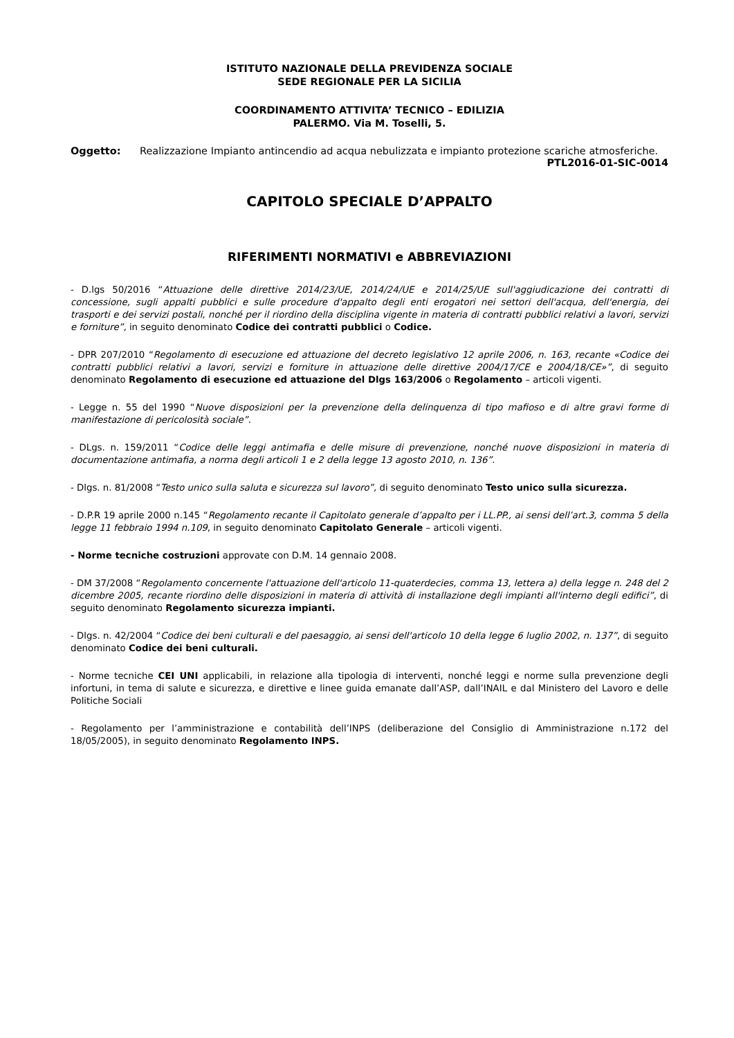ISTITUTO NAZIONALE DELLA PREVIDENZA SOCIALE
SEDE REGIONALE PER LA SICILIA
COORDINAMENTO ATTIVITA’ TECNICO – EDILIZIA
PALERMO. Via M. Toselli, 5.
Oggetto: Realizzazione Impianto antincendio ad acqua nebulizzata e impianto protezione scariche atmosferiche. PTL2016-01-SIC-0014
CAPITOLO SPECIALE D’APPALTO
RIFERIMENTI NORMATIVI e ABBREVIAZIONI
- D.lgs 50/2016 “Attuazione delle direttive 2014/23/UE, 2014/24/UE e 2014/25/UE sull'aggiudicazione dei contratti di concessione, sugli appalti pubblici e sulle procedure d'appalto degli enti erogatori nei settori dell'acqua, dell'energia, dei trasporti e dei servizi postali, nonché per il riordino della disciplina vigente in materia di contratti pubblici relativi a lavori, servizi e forniture”, in seguito denominato Codice dei contratti pubblici o Codice.
- DPR 207/2010 “Regolamento di esecuzione ed attuazione del decreto legislativo 12 aprile 2006, n. 163, recante «Codice dei contratti pubblici relativi a lavori, servizi e forniture in attuazione delle direttive 2004/17/CE e 2004/18/CE»”, di seguito denominato Regolamento di esecuzione ed attuazione del Dlgs 163/2006 o Regolamento – articoli vigenti.
- Legge n. 55 del 1990 “Nuove disposizioni per la prevenzione della delinquenza di tipo mafioso e di altre gravi forme di manifestazione di pericolosità sociale”.
- DLgs. n. 159/2011 “Codice delle leggi antimafia e delle misure di prevenzione, nonché nuove disposizioni in materia di documentazione antimafia, a norma degli articoli 1 e 2 della legge 13 agosto 2010, n. 136”.
- Dlgs. n. 81/2008 “Testo unico sulla saluta e sicurezza sul lavoro”, di seguito denominato Testo unico sulla sicurezza.
- D.P.R 19 aprile 2000 n.145 “Regolamento recante il Capitolato generale d’appalto per i LL.PP., ai sensi dell’art.3, comma 5 della legge 11 febbraio 1994 n.109, in seguito denominato Capitolato Generale – articoli vigenti.
- Norme tecniche costruzioni approvate con D.M. 14 gennaio 2008.
- DM 37/2008 “Regolamento concernente l'attuazione dell'articolo 11-quaterdecies, comma 13, lettera a) della legge n. 248 del 2 dicembre 2005, recante riordino delle disposizioni in materia di attività di installazione degli impianti all'interno degli edifici”, di seguito denominato Regolamento sicurezza impianti.
- Dlgs. n. 42/2004 “Codice dei beni culturali e del paesaggio, ai sensi dell'articolo 10 della legge 6 luglio 2002, n. 137”, di seguito denominato Codice dei beni culturali.
- Norme tecniche CEI UNI applicabili, in relazione alla tipologia di interventi, nonché leggi e norme sulla prevenzione degli infortuni, in tema di salute e sicurezza, e direttive e linee guida emanate dall’ASP, dall’INAIL e dal Ministero del Lavoro e delle Politiche Sociali
- Regolamento per l’amministrazione e contabilità dell’INPS (deliberazione del Consiglio di Amministrazione n.172 del 18/05/2005), in seguito denominato Regolamento INPS.